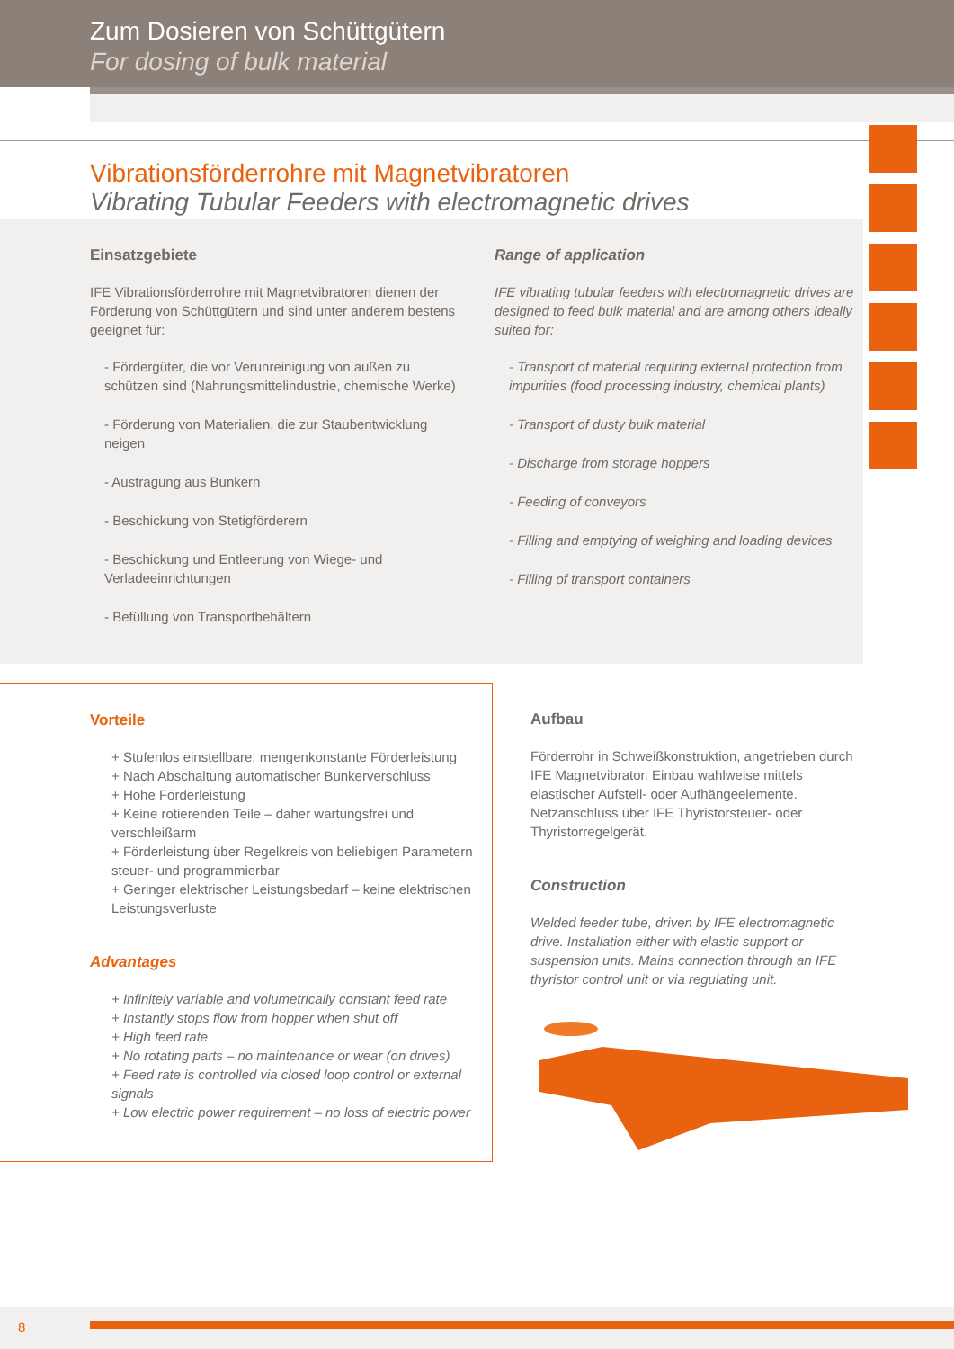Zum Dosieren von Schüttgütern
For dosing of bulk material
Vibrationsförderrohre mit Magnetvibratoren
Vibrating Tubular Feeders with electromagnetic drives
Einsatzgebiete
IFE Vibrationsförderrohre mit Magnetvibratoren dienen der Förderung von Schüttgütern und sind unter anderem bestens geeignet für:
- Fördergüter, die vor Verunreinigung von außen zu schützen sind (Nahrungsmittelindustrie, chemische Werke)
- Förderung von Materialien, die zur Staubentwicklung neigen
- Austragung aus Bunkern
- Beschickung von Stetigförderern
- Beschickung und Entleerung von Wiege- und Verladeeinrichtungen
- Befüllung von Transportbehältern
Range of application
IFE vibrating tubular feeders with electromagnetic drives are designed to feed bulk material and are among others ideally suited for:
- Transport of material requiring external protection from impurities (food processing industry, chemical plants)
- Transport of dusty bulk material
- Discharge from storage hoppers
- Feeding of conveyors
- Filling and emptying of weighing and loading devices
- Filling of transport containers
Vorteile
+ Stufenlos einstellbare, mengenkonstante Förderleistung
+ Nach Abschaltung automatischer Bunkerverschluss
+ Hohe Förderleistung
+ Keine rotierenden Teile – daher wartungsfrei und verschleißarm
+ Förderleistung über Regelkreis von beliebigen Parametern steuer- und programmierbar
+ Geringer elektrischer Leistungsbedarf – keine elektrischen Leistungsverluste
Advantages
+ Infinitely variable and volumetrically constant feed rate
+ Instantly stops flow from hopper when shut off
+ High feed rate
+ No rotating parts – no maintenance or wear (on drives)
+ Feed rate is controlled via closed loop control or external signals
+ Low electric power requirement – no loss of electric power
Aufbau
Förderrohr in Schweißkonstruktion, angetrieben durch IFE Magnetvibrator. Einbau wahlweise mittels elastischer Aufstell- oder Aufhängeelemente. Netzanschluss über IFE Thyristorsteuer- oder Thyristorregelgerät.
Construction
Welded feeder tube, driven by IFE electromagnetic drive. Installation either with elastic support or suspension units. Mains connection through an IFE thyristor control unit or via regulating unit.
8